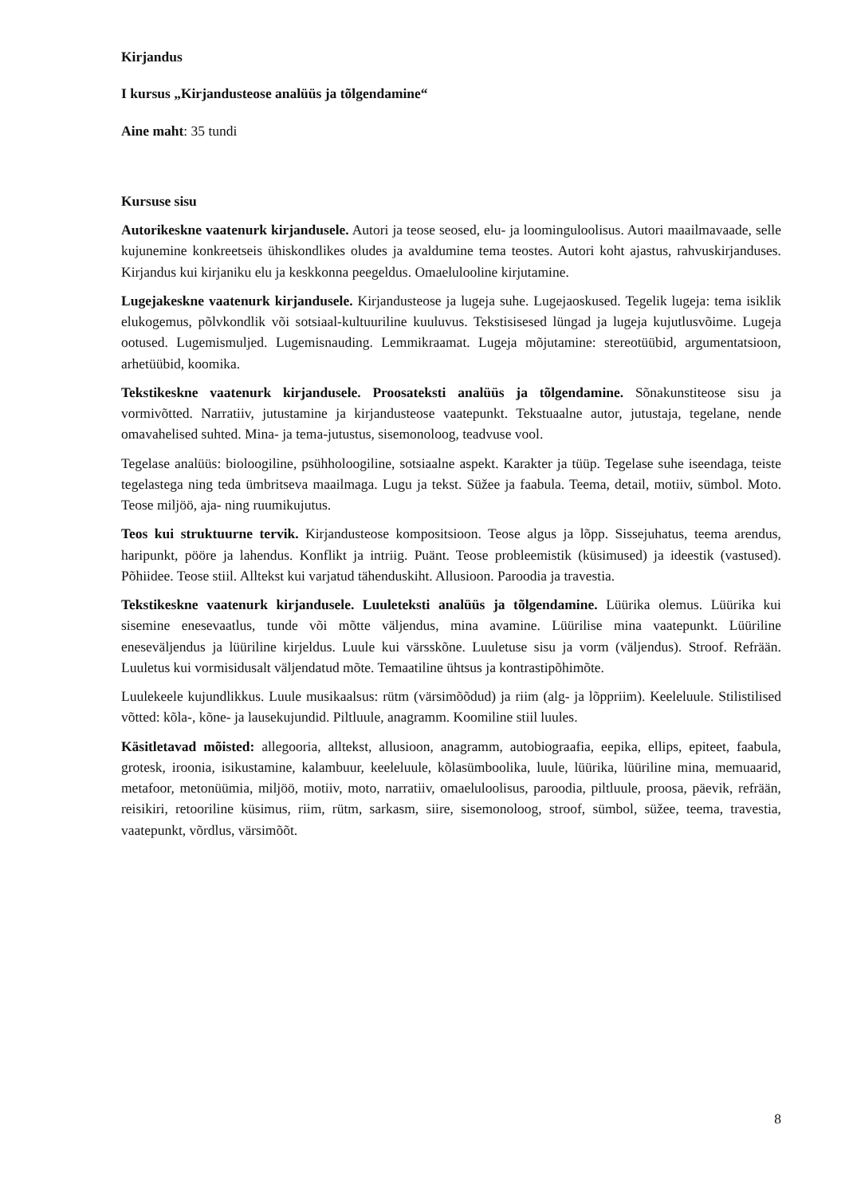Kirjandus
I kursus „Kirjandusteose analüüs ja tõlgendamine“
Aine maht: 35 tundi
Kursuse sisu
Autorikeskne vaatenurk kirjandusele. Autori ja teose seosed, elu- ja loominguloolisus. Autori maailmavaade, selle kujunemine konkreetseis ühiskondlikes oludes ja avaldumine tema teostes. Autori koht ajastus, rahvuskirjanduses. Kirjandus kui kirjaniku elu ja keskkonna peegeldus. Omaelulooline kirjutamine.
Lugejakeskne vaatenurk kirjandusele. Kirjandusteose ja lugeja suhe. Lugejaoskused. Tegelik lugeja: tema isiklik elukogemus, põlvkondlik või sotsiaal-kultuuriline kuuluvus. Tekstisisesed lüngad ja lugeja kujutlusvõime. Lugeja ootused. Lugemismuljed. Lugemisnauding. Lemmikraamat. Lugeja mõjutamine: stereotüübid, argumentatsioon, arhetüübid, koomika.
Tekstikeskne vaatenurk kirjandusele. Proosateksti analüüs ja tõlgendamine. Sõnakunstiteose sisu ja vormivõtted. Narratiiv, jutustamine ja kirjandusteose vaatepunkt. Tekstuaalne autor, jutustaja, tegelane, nende omavahelised suhted. Mina- ja tema-jutustus, sisemonoloog, teadvuse vool.
Tegelase analüüs: bioloogiline, psühholoogiline, sotsiaalne aspekt. Karakter ja tüüp. Tegelase suhe iseendaga, teiste tegelastega ning teda ümbritseva maailmaga. Lugu ja tekst. Süžee ja faabula. Teema, detail, motiiv, sümbol. Moto. Teose miljöö, aja- ning ruumikujutus.
Teos kui struktuurne tervik. Kirjandusteose kompositsioon. Teose algus ja lõpp. Sissejuhatus, teema arendus, haripunkt, pööre ja lahendus. Konflikt ja intriig. Puänt. Teose probleemistik (küsimused) ja ideestik (vastused). Põhiidee. Teose stiil. Alltekst kui varjatud tähenduskiht. Allusioon. Paroodia ja travestia.
Tekstikeskne vaatenurk kirjandusele. Luuleteksti analüüs ja tõlgendamine. Lüürika olemus. Lüürika kui sisemine enesevaatlus, tunde või mõtte väljendus, mina avamine. Lüürilise mina vaatepunkt. Lüüriline eneseväljendus ja lüüriline kirjeldus. Luule kui värsskõne. Luuletuse sisu ja vorm (väljendus). Stroof. Refrään. Luuletus kui vormisidusalt väljendatud mõte. Temaatiline ühtsus ja kontrastipõhimõte.
Luulekeele kujundlikkus. Luule musikaalsus: rütm (värsimõõdud) ja riim (alg- ja lõppriim). Keeleluule. Stilistilised võtted: kõla-, kõne- ja lausekujundid. Piltluule, anagramm. Koomiline stiil luules.
Käsitletavad mõisted: allegooria, alltekst, allusioon, anagramm, autobiograafia, eepika, ellips, epiteet, faabula, grotesk, iroonia, isikustamine, kalambuur, keeleluule, kõlasümboolika, luule, lüürika, lüüriline mina, memuaarid, metafoor, metonüümia, miljöö, motiiv, moto, narratiiv, omaeluloolisus, paroodia, piltluule, proosa, päevik, refrään, reisikiri, retooriline küsimus, riim, rütm, sarkasm, siire, sisemonoloog, stroof, sümbol, süžee, teema, travestia, vaatepunkt, võrdlus, värsimõõt.
8